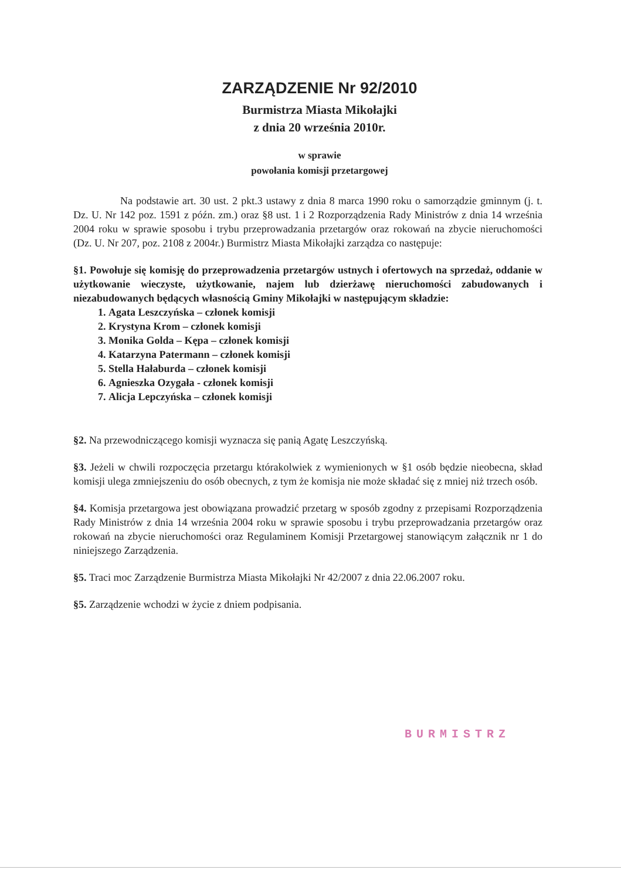ZARZĄDZENIE Nr 92/2010
Burmistrza Miasta Mikołajki
z dnia 20 września 2010r.
w sprawie
powołania komisji przetargowej
Na podstawie art. 30 ust. 2 pkt.3 ustawy z dnia 8 marca 1990 roku o samorządzie gminnym (j. t. Dz. U. Nr 142 poz. 1591 z późn. zm.) oraz §8 ust. 1 i 2 Rozporządzenia Rady Ministrów z dnia 14 września 2004 roku w sprawie sposobu i trybu przeprowadzania przetargów oraz rokowań na zbycie nieruchomości (Dz. U. Nr 207, poz. 2108 z 2004r.) Burmistrz Miasta Mikołajki zarządza co następuje:
§1. Powołuje się komisję do przeprowadzenia przetargów ustnych i ofertowych na sprzedaż, oddanie w użytkowanie wieczyste, użytkowanie, najem lub dzierżawę nieruchomości zabudowanych i niezabudowanych będących własnością Gminy Mikołajki w następującym składzie:
1. Agata Leszczyńska – członek komisji
2. Krystyna Krom – członek komisji
3. Monika Golda – Kępa – członek komisji
4. Katarzyna Patermann – członek komisji
5. Stella Hałaburda – członek komisji
6. Agnieszka Ozygała - członek komisji
7. Alicja Lepczyńska – członek komisji
§2. Na przewodniczącego komisji wyznacza się panią Agatę Leszczyńską.
§3. Jeżeli w chwili rozpoczęcia przetargu którakolwiek z wymienionych w §1 osób będzie nieobecna, skład komisji ulega zmniejszeniu do osób obecnych, z tym że komisja nie może składać się z mniej niż trzech osób.
§4. Komisja przetargowa jest obowiązana prowadzić przetarg w sposób zgodny z przepisami Rozporządzenia Rady Ministrów z dnia 14 września 2004 roku w sprawie sposobu i trybu przeprowadzania przetargów oraz rokowań na zbycie nieruchomości oraz Regulaminem Komisji Przetargowej stanowiącym załącznik nr 1 do niniejszego Zarządzenia.
§5. Traci moc Zarządzenie Burmistrza Miasta Mikołajki Nr 42/2007 z dnia 22.06.2007 roku.
§5. Zarządzenie wchodzi w życie z dniem podpisania.
BURMISTRZ